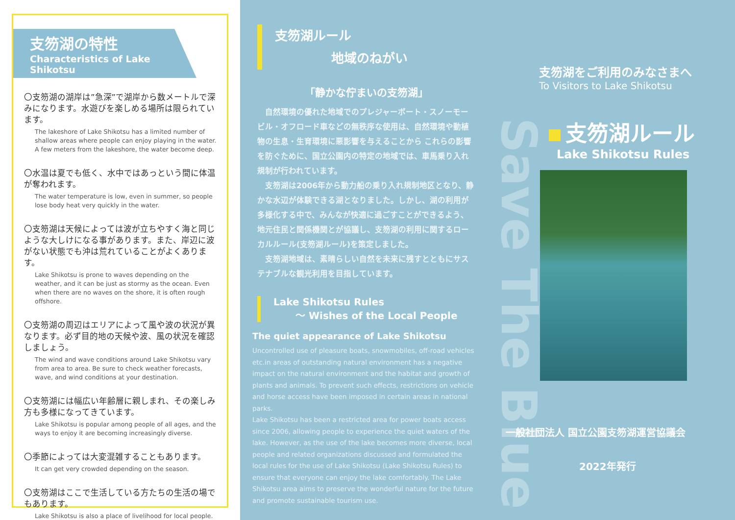支笏湖の特性
Characteristics of Lake Shikotsu
〇支笏湖の湖岸は”急深”で湖岸から数メートルで深みになります。水遊びを楽しめる場所は限られています。
The lakeshore of Lake Shikotsu has a limited number of shallow areas where people can enjoy playing in the water. A few meters from the lakeshore, the water become deep.
〇水温は夏でも低く、水中ではあっという間に体温が奪われます。
The water temperature is low, even in summer, so people lose body heat very quickly in the water.
〇支笏湖は天候によっては波が立ちやすく海と同じような大しけになる事があります。また、岸辺に波がない状態でも沖は荒れていることがよくあります。
Lake Shikotsu is prone to waves depending on the weather, and it can be just as stormy as the ocean. Even when there are no waves on the shore, it is often rough offshore.
〇支笏湖の周辺はエリアによって風や波の状況が異なります。必ず目的地の天候や波、風の状況を確認しましょう。
The wind and wave conditions around Lake Shikotsu vary from area to area. Be sure to check weather forecasts, wave, and wind conditions at your destination.
〇支笏湖には幅広い年齢層に親しまれ、その楽しみ方も多様になってきています。
Lake Shikotsu is popular among people of all ages, and the ways to enjoy it are becoming increasingly diverse.
〇季節によっては大変混雑することもあります。
It can get very crowded depending on the season.
〇支笏湖はここで生活している方たちの生活の場でもあります。
Lake Shikotsu is also a place of livelihood for local people.
支笏湖ルール
地域のねがい
「静かな佇まいの支笏湖」
　自然環境の優れた地域でのプレジャーボート・スノーモービル・オフロード車などの無秩序な使用は、自然環境や動植物の生息・生育環境に悪影響を与えることから これらの影響を防ぐために、国立公園内の特定の地域では、車馬乗り入れ規制が行われています。
　支笏湖は2006年から動力船の乗り入れ規制地区となり、静かな水辺が体験できる湖となりました。しかし、湖の利用が多様化する中で、みんなが快適に過ごすことができるよう、地元住民と関係機関とが協議し、支笏湖の利用に関するローカルルール(支笏湖ルール)を策定しました。
　支笏湖地域は、素晴らしい自然を未来に残すとともにサステナブルな観光利用を目指しています。
Lake Shikotsu Rules
〜 Wishes of the Local People
The quiet appearance of Lake Shikotsu
Uncontrolled use of pleasure boats, snowmobiles, off-road vehicles etc.in areas of outstanding natural environment has a negative impact on the natural environment and the habitat and growth of plants and animals. To prevent such effects, restrictions on vehicle and horse access have been imposed in certain areas in national parks.
Lake Shikotsu has been a restricted area for power boats access since 2006, allowing people to experience the quiet waters of the lake. However, as the use of the lake becomes more diverse, local people and related organizations discussed and formulated the local rules for the use of Lake Shikotsu (Lake Shikotsu Rules) to ensure that everyone can enjoy the lake comfortably. The Lake Shikotsu area aims to preserve the wonderful nature for the future and promote sustainable tourism use.
Save The Blue
支笏湖をご利用のみなさまへ
To Visitors to Lake Shikotsu
支笏湖ルール
Lake Shikotsu Rules
一般社団法人 国立公園支笏湖運営協議会
2022年発行